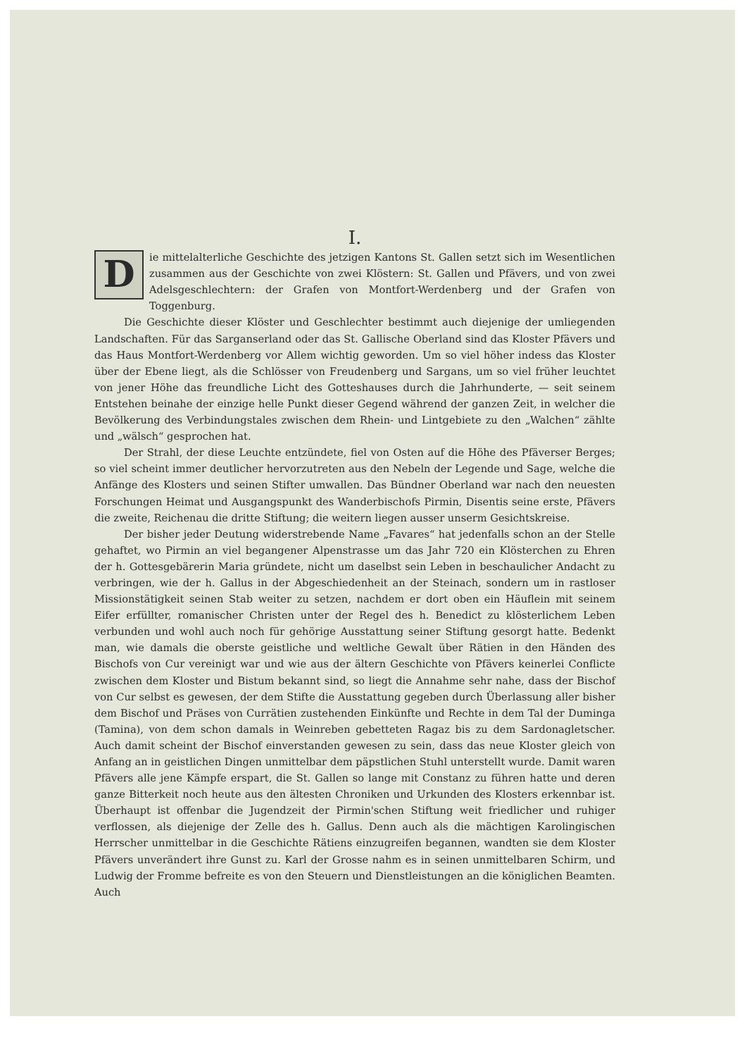I.
Die mittelalterliche Geschichte des jetzigen Kantons St. Gallen setzt sich im Wesentlichen zusammen aus der Geschichte von zwei Klöstern: St. Gallen und Pfävers, und von zwei Adelsgeschlechtern: der Grafen von Montfort-Werdenberg und der Grafen von Toggenburg.
Die Geschichte dieser Klöster und Geschlechter bestimmt auch diejenige der umliegenden Landschaften. Für das Sarganserland oder das St. Gallische Oberland sind das Kloster Pfävers und das Haus Montfort-Werdenberg vor Allem wichtig geworden. Um so viel höher indess das Kloster über der Ebene liegt, als die Schlösser von Freudenberg und Sargans, um so viel früher leuchtet von jener Höhe das freundliche Licht des Gotteshauses durch die Jahrhunderte, — seit seinem Entstehen beinahe der einzige helle Punkt dieser Gegend während der ganzen Zeit, in welcher die Bevölkerung des Verbindungstales zwischen dem Rhein- und Lintgebiete zu den „Walchen“ zählte und „wälsch“ gesprochen hat.
Der Strahl, der diese Leuchte entzündete, fiel von Osten auf die Höhe des Pfäverser Berges; so viel scheint immer deutlicher hervorzutreten aus den Nebeln der Legende und Sage, welche die Anfänge des Klosters und seinen Stifter umwallen. Das Bündner Oberland war nach den neuesten Forschungen Heimat und Ausgangspunkt des Wanderbischofs Pirmin, Disentis seine erste, Pfävers die zweite, Reichenau die dritte Stiftung; die weitern liegen ausser unserm Gesichtskreise.
Der bisher jeder Deutung widerstrebende Name „Favares“ hat jedenfalls schon an der Stelle gehaftet, wo Pirmin an viel begangener Alpenstrasse um das Jahr 720 ein Klösterchen zu Ehren der h. Gottesgebärerin Maria gründete, nicht um daselbst sein Leben in beschaulicher Andacht zu verbringen, wie der h. Gallus in der Abgeschiedenheit an der Steinach, sondern um in rastloser Missionstätigkeit seinen Stab weiter zu setzen, nachdem er dort oben ein Häuflein mit seinem Eifer erfüllter, romanischer Christen unter der Regel des h. Benedict zu klösterlichem Leben verbunden und wohl auch noch für gehörige Ausstattung seiner Stiftung gesorgt hatte. Bedenkt man, wie damals die oberste geistliche und weltliche Gewalt über Rätien in den Händen des Bischofs von Cur vereinigt war und wie aus der ältern Geschichte von Pfävers keinerlei Conflicte zwischen dem Kloster und Bistum bekannt sind, so liegt die Annahme sehr nahe, dass der Bischof von Cur selbst es gewesen, der dem Stifte die Ausstattung gegeben durch Überlassung aller bisher dem Bischof und Präses von Currätien zustehenden Einkünfte und Rechte in dem Tal der Duminga (Tamina), von dem schon damals in Weinreben gebetteten Ragaz bis zu dem Sardonagletscher. Auch damit scheint der Bischof einverstanden gewesen zu sein, dass das neue Kloster gleich von Anfang an in geistlichen Dingen unmittelbar dem päpstlichen Stuhl unterstellt wurde. Damit waren Pfävers alle jene Kämpfe erspart, die St. Gallen so lange mit Constanz zu führen hatte und deren ganze Bitterkeit noch heute aus den ältesten Chroniken und Urkunden des Klosters erkennbar ist. Überhaupt ist offenbar die Jugendzeit der Pirmin'schen Stiftung weit friedlicher und ruhiger verflossen, als diejenige der Zelle des h. Gallus. Denn auch als die mächtigen Karolingischen Herrscher unmittelbar in die Geschichte Rätiens einzugreifen begannen, wandten sie dem Kloster Pfävers unverändert ihre Gunst zu. Karl der Grosse nahm es in seinen unmittelbaren Schirm, und Ludwig der Fromme befreite es von den Steuern und Dienstleistungen an die königlichen Beamten. Auch